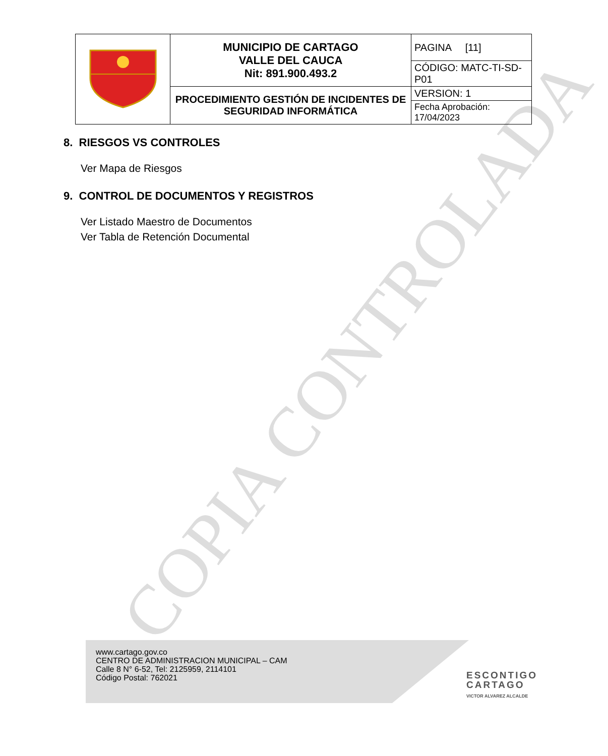COPIA CONTROLADA
| | MUNICIPIO DE CARTAGO VALLE DEL CAUCA Nit: 891.900.493.2 | PAGINA [11] |
| | | CÓDIGO: MATC-TI-SD-P01 |
| | PROCEDIMIENTO GESTIÓN DE INCIDENTES DE SEGURIDAD INFORMÁTICA | VERSION: 1 |
| | | Fecha Aprobación: 17/04/2023 |
8. RIESGOS VS CONTROLES
Ver Mapa de Riesgos
9. CONTROL DE DOCUMENTOS Y REGISTROS
Ver Listado Maestro de Documentos
Ver Tabla de Retención Documental
www.cartago.gov.co
CENTRO DE ADMINISTRACION MUNICIPAL – CAM
Calle 8 N° 6-52, Tel: 2125959, 2114101
Código Postal: 762021
ESCONTIGO
CARTAGO
VICTOR ALVAREZ ALCALDE